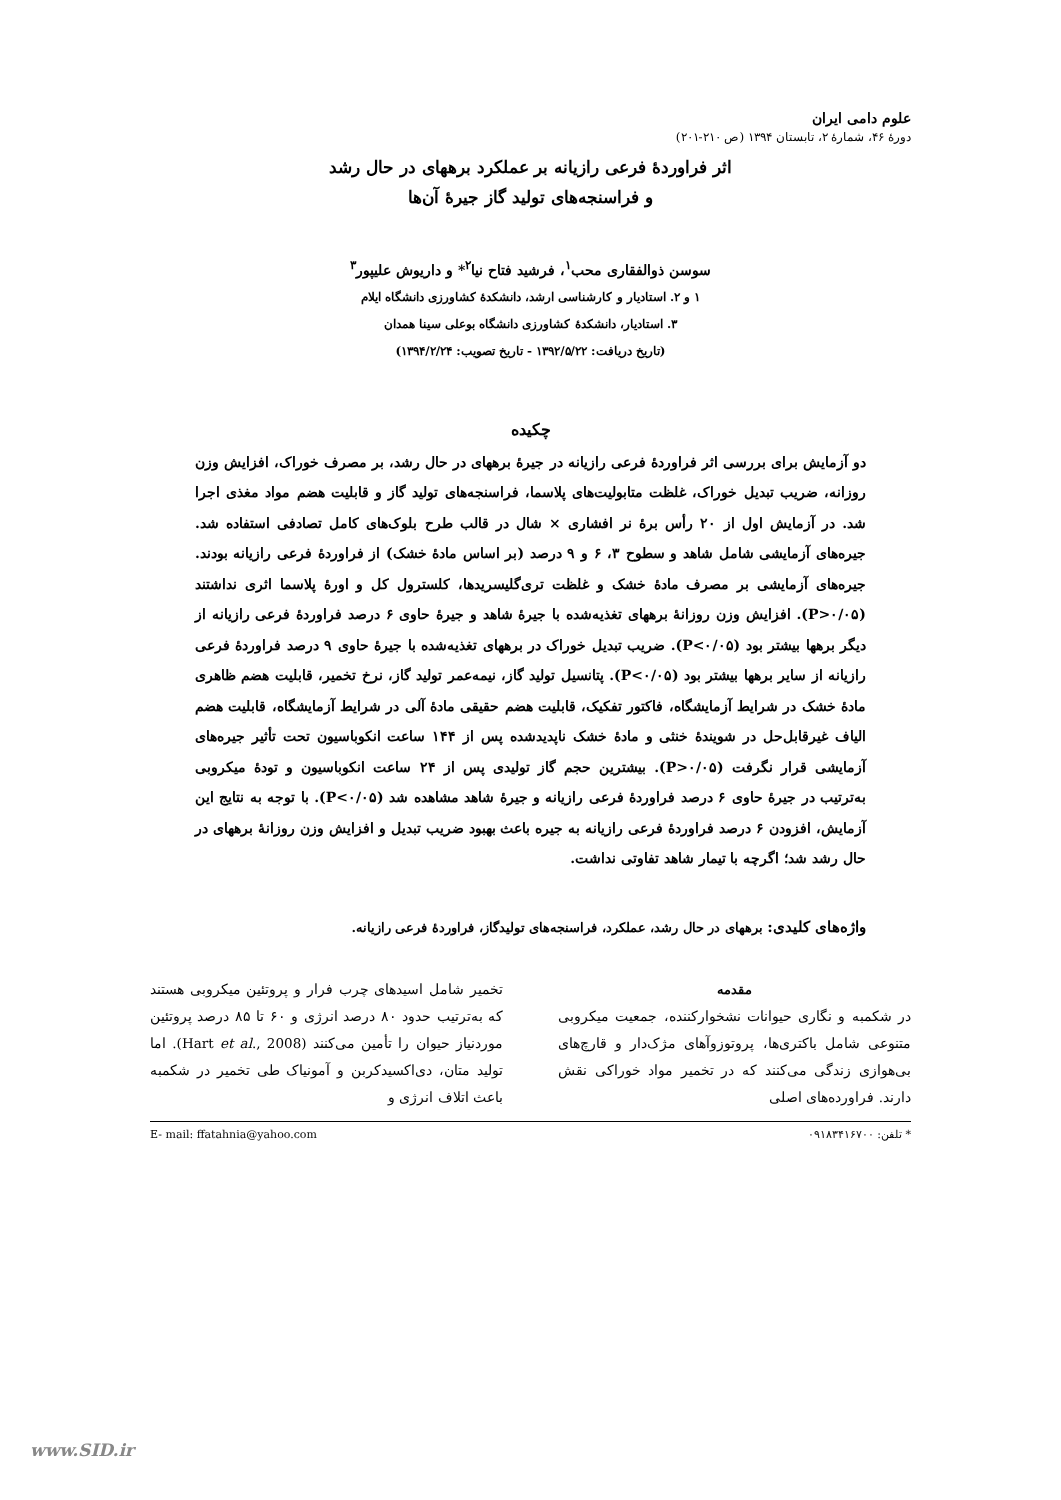علوم دامی ایران
دورهٔ ۴۶، شمارهٔ ۲، تابستان ۱۳۹۴ (ص ۲۱۰-۲۰۱)
اثر فراوردهٔ فرعی رازیانه بر عملکرد برههای در حال رشد
و فراسنجه‌های تولید گاز جیرهٔ آن‌ها
سوسن ذوالفقاری محب<sup>۱</sup>، فرشید فتاح نیا<sup>۲</sup>* و داریوش علیپور<sup>۳</sup>
۱ و ۲. استادیار و کارشناسی ارشد، دانشکدهٔ کشاورزی دانشگاه ایلام
۳. استادیار، دانشکدهٔ کشاورزی دانشگاه بوعلی سینا همدان
(تاریخ دریافت: ۱۳۹۲/۵/۲۲ - تاریخ تصویب: ۱۳۹۴/۲/۲۴)
چکیده
دو آزمایش برای بررسی اثر فراوردهٔ فرعی رازیانه در جیرهٔ برههای در حال رشد، بر مصرف خوراک، افزایش وزن روزانه، ضریب تبدیل خوراک، غلظت متابولیت‌های پلاسما، فراسنجه‌های تولید گاز و قابلیت هضم مواد مغذی اجرا شد. در آزمایش اول از ۲۰ رأس برهٔ نر افشاری × شال در قالب طرح بلوک‌های کامل تصادفی استفاده شد. جیره‌های آزمایشی شامل شاهد و سطوح ۳، ۶ و ۹ درصد (بر اساس مادهٔ خشک) از فراوردهٔ فرعی رازیانه بودند. جیره‌های آزمایشی بر مصرف مادهٔ خشک و غلظت تری‌گلیسریدها، کلسترول کل و اورهٔ پلاسما اثری نداشتند (P>۰/۰۵). افزایش وزن روزانهٔ برههای تغذیه‌شده با جیرهٔ شاهد و جیرهٔ حاوی ۶ درصد فراوردهٔ فرعی رازیانه از دیگر برهها بیشتر بود (P<۰/۰۵). ضریب تبدیل خوراک در برههای تغذیه‌شده با جیرهٔ حاوی ۹ درصد فراوردهٔ فرعی رازیانه از سایر برهها بیشتر بود (P<۰/۰۵). پتانسیل تولید گاز، نیمه‌عمر تولید گاز، نرخ تخمیر، قابلیت هضم ظاهری مادهٔ خشک در شرایط آزمایشگاه، فاکتور تفکیک، قابلیت هضم حقیقی مادهٔ آلی در شرایط آزمایشگاه، قابلیت هضم الیاف غیرقابل‌حل در شویندهٔ خنثی و مادهٔ خشک ناپدیدشده پس از ۱۴۴ ساعت انکوباسیون تحت تأثیر جیره‌های آزمایشی قرار نگرفت (P>۰/۰۵). بیشترین حجم گاز تولیدی پس از ۲۴ ساعت انکوباسیون و تودهٔ میکروبی به‌ترتیب در جیرهٔ حاوی ۶ درصد فراوردهٔ فرعی رازیانه و جیرهٔ شاهد مشاهده شد (P<۰/۰۵). با توجه به نتایج این آزمایش، افزودن ۶ درصد فراوردهٔ فرعی رازیانه به جیره باعث بهبود ضریب تبدیل و افزایش وزن روزانهٔ برههای در حال رشد شد؛ اگرچه با تیمار شاهد تفاوتی نداشت.
واژه‌های کلیدی: برههای در حال رشد، عملکرد، فراسنجه‌های تولیدگاز، فراوردهٔ فرعی رازیانه.
مقدمه
در شکمبه و نگاری حیوانات نشخوارکننده، جمعیت میکروبی متنوعی شامل باکتری‌ها، پروتوزوآهای مژک‌دار و قارچ‌های بی‌هوازی زندگی می‌کنند که در تخمیر مواد خوراکی نقش دارند. فراورده‌های اصلی
تخمیر شامل اسیدهای چرب فرار و پروتئین میکروبی هستند که به‌ترتیب حدود ۸۰ درصد انرژی و ۶۰ تا ۸۵ درصد پروتئین موردنیاز حیوان را تأمین می‌کنند (Hart et al., 2008). اما تولید متان، دی‌اکسیدکربن و آمونیاک طی تخمیر در شکمبه باعث اتلاف انرژی و
* تلفن: ۰۹۱۸۳۴۱۶۷۰۰ E- mail: ffatahnia@yahoo.com
www.SID.ir